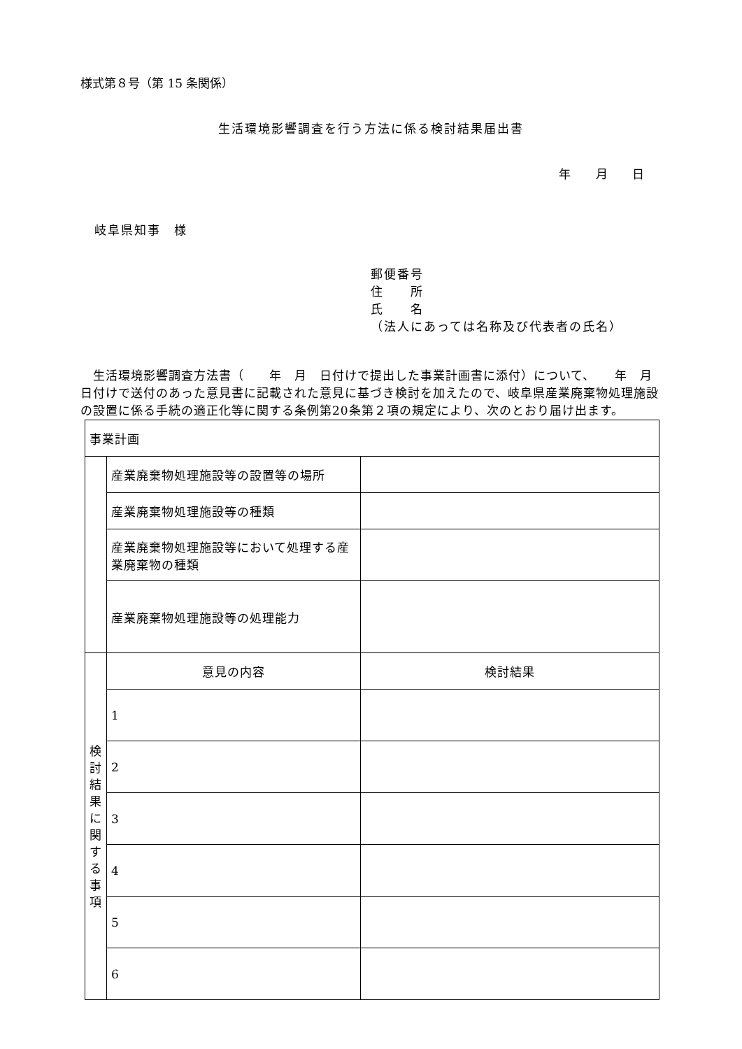様式第８号（第 15 条関係）
生活環境影響調査を行う方法に係る検討結果届出書
年 月 日
岐阜県知事　様
郵便番号
住　　所
氏　　名
（法人にあっては名称及び代表者の氏名）
　生活環境影響調査方法書（　　年　月　日付けで提出した事業計画書に添付）について、　　年　月　日付けで送付のあった意見書に記載された意見に基づき検討を加えたので、岐阜県産業廃棄物処理施設の設置に係る手続の適正化等に関する条例第20条第２項の規定により、次のとおり届け出ます。
| 事業計画 | | |
| | 産業廃棄物処理施設等の設置等の場所 | |
| | 産業廃棄物処理施設等の種類 | |
| | 産業廃棄物処理施設等において処理する産業廃棄物の種類 | |
| | 産業廃棄物処理施設等の処理能力 | |
| 検 討 結 果 に 関 す る 事 項 | 意見の内容 | 検討結果 |
| | 1 | |
| | 2 | |
| | 3 | |
| | 4 | |
| | 5 | |
| | 6 | |